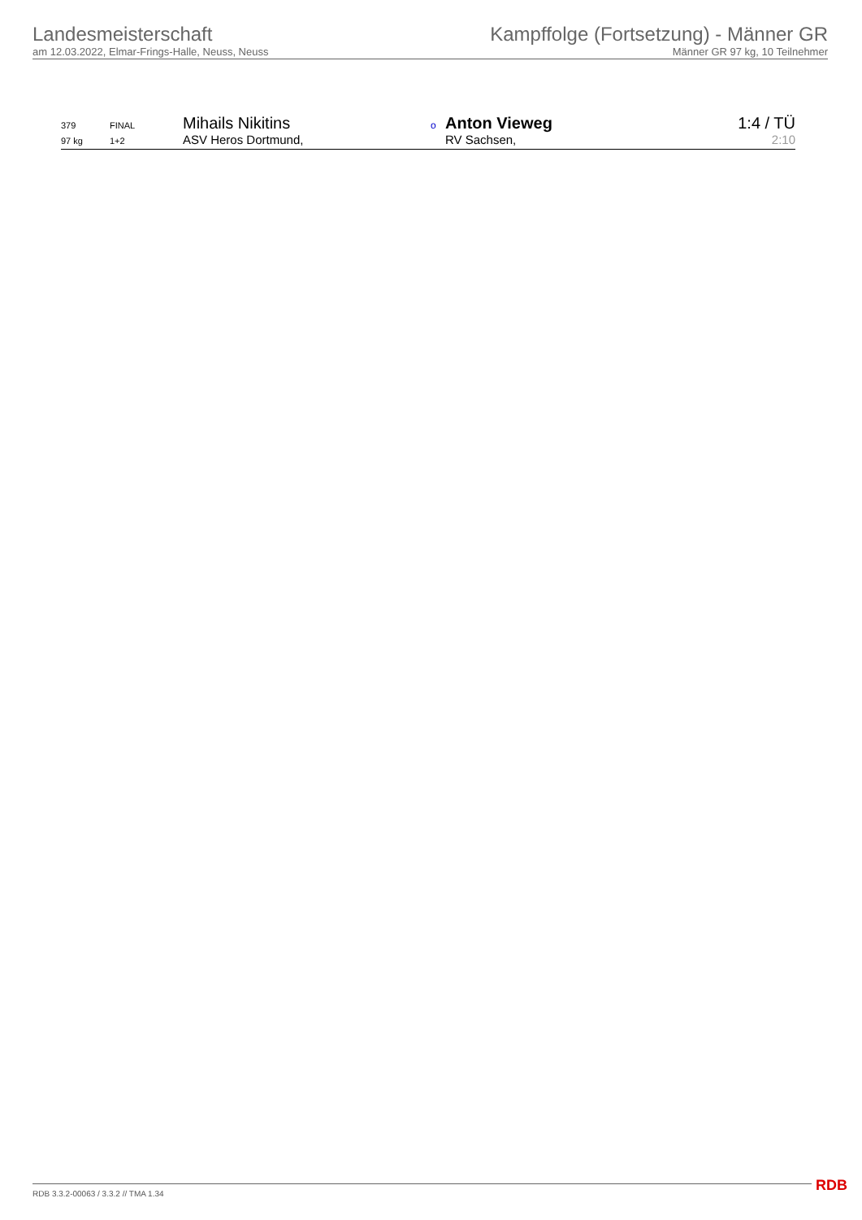Landesmeisterschaft
am 12.03.2022, Elmar-Frings-Halle, Neuss, Neuss
Kampffolge (Fortsetzung) - Männer GR
Männer GR 97 kg, 10 Teilnehmer
| 379 | FINAL | Mihails Nikitins | o | Anton Vieweg | 1:4 / TÜ |
| 97 kg | 1+2 | ASV Heros Dortmund, | | RV Sachsen, | 2:10 |
RDB 3.3.2-00063 / 3.3.2 // TMA 1.34
RDB